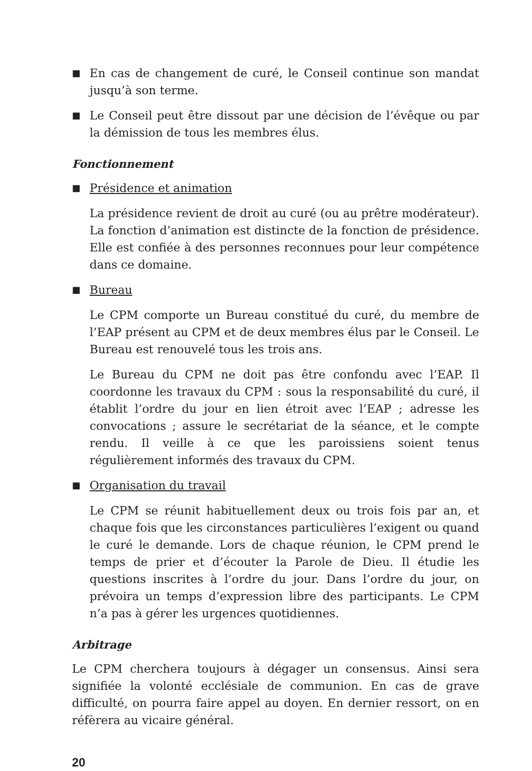■ En cas de changement de curé, le Conseil continue son mandat jusqu’à son terme.
■ Le Conseil peut être dissout par une décision de l’évêque ou par la démission de tous les membres élus.
Fonctionnement
■ Présidence et animation
La présidence revient de droit au curé (ou au prêtre modérateur). La fonction d’animation est distincte de la fonction de présidence. Elle est confiée à des personnes reconnues pour leur compétence dans ce domaine.
■ Bureau
Le CPM comporte un Bureau constitué du curé, du membre de l’EAP présent au CPM et de deux membres élus par le Conseil. Le Bureau est renouvelé tous les trois ans.
Le Bureau du CPM ne doit pas être confondu avec l’EAP. Il coordonne les travaux du CPM : sous la responsabilité du curé, il établit l’ordre du jour en lien étroit avec l’EAP ; adresse les convocations ; assure le secrétariat de la séance, et le compte rendu. Il veille à ce que les paroissiens soient tenus régulièrement informés des travaux du CPM.
■ Organisation du travail
Le CPM se réunit habituellement deux ou trois fois par an, et chaque fois que les circonstances particulières l’exigent ou quand le curé le demande. Lors de chaque réunion, le CPM prend le temps de prier et d’écouter la Parole de Dieu. Il étudie les questions inscrites à l’ordre du jour. Dans l’ordre du jour, on prévoira un temps d’expression libre des participants. Le CPM n’a pas à gérer les urgences quotidiennes.
Arbitrage
Le CPM cherchera toujours à dégager un consensus. Ainsi sera signifiée la volonté ecclésiale de communion. En cas de grave difficulté, on pourra faire appel au doyen. En dernier ressort, on en réfèrera au vicaire général.
20